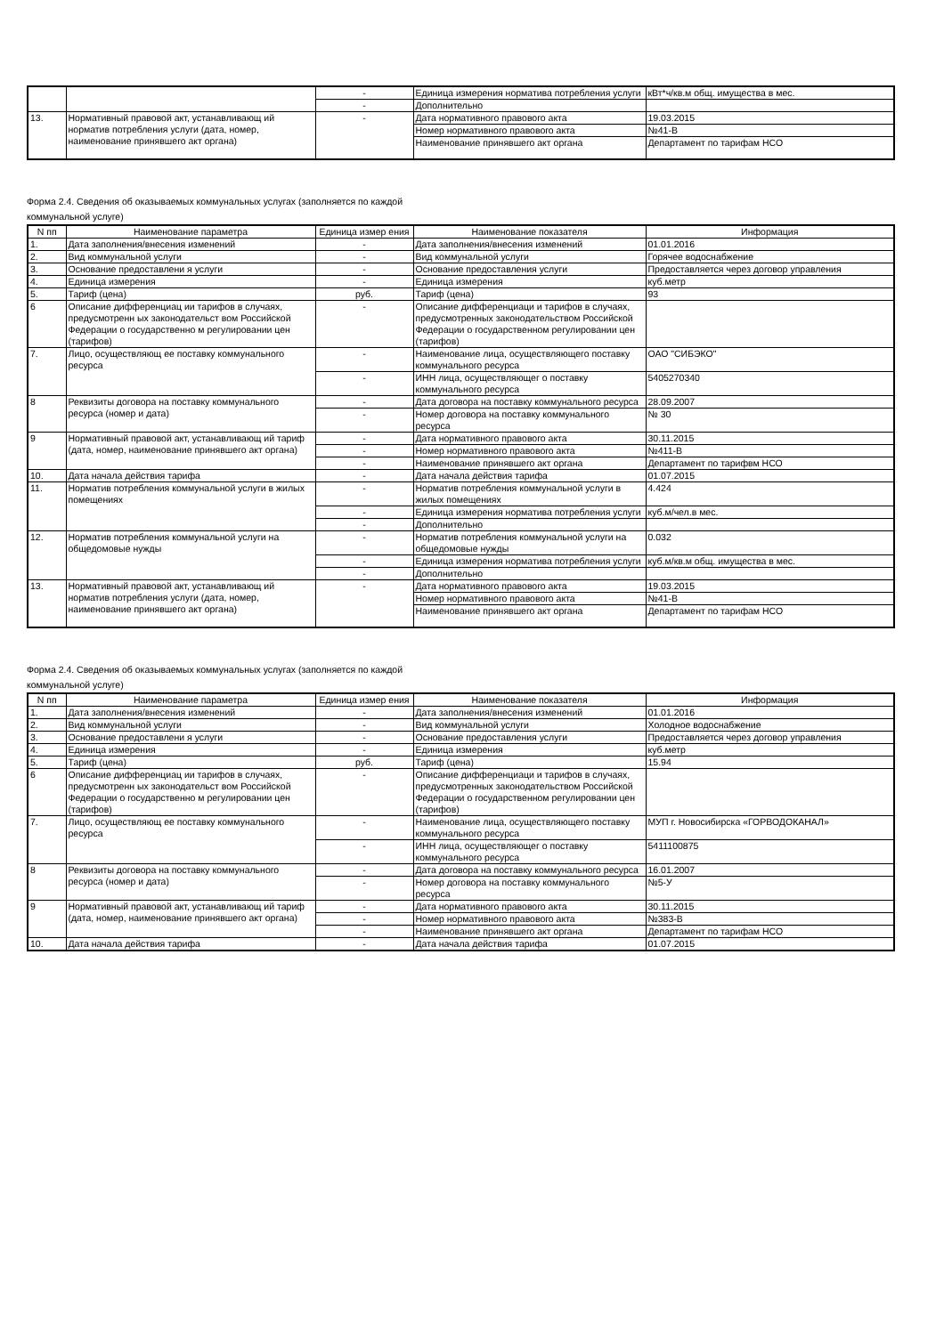| | | - | Единица измерения норматива потребления услуги | кВт*ч/кв.м общ. имущества в мес. |
| | | - | Дополнительно | |
| 13. | Нормативный правовой акт, устанавливающ ий норматив потребления услуги (дата, номер, наименование принявшего акт органа) | - | Дата нормативного правового акта | 19.03.2015 |
| | | | Номер нормативного правового акта | №41-В |
| | | | Наименование принявшего акт органа | Департамент по тарифам НСО |
Форма 2.4. Сведения об оказываемых коммунальных услугах (заполняется по каждой
коммунальной услуге)
| N пп | Наименование параметра | Единица измер ения | Наименование показателя | Информация |
| --- | --- | --- | --- | --- |
| 1. | Дата заполнения/внесения изменений | - | Дата заполнения/внесения изменений | 01.01.2016 |
| 2. | Вид коммунальной услуги | - | Вид коммунальной услуги | Горячее водоснабжение |
| 3. | Основание предоставлени я услуги | - | Основание предоставления услуги | Предоставляется через договор управления |
| 4. | Единица измерения | - | Единица измерения | куб.метр |
| 5. | Тариф (цена) | руб. | Тариф (цена) | 93 |
| 6 | Описание дифференциац ии тарифов в случаях, предусмотренн ых законодательст вом Российской Федерации о государственно м регулировании цен (тарифов) | - | Описание дифференциаци и тарифов в случаях, предусмотренных законодательством Российской Федерации о государственном регулировании цен (тарифов) | |
| 7. | Лицо, осуществляющ ее поставку коммунального ресурса | - | Наименование лица, осуществляющего поставку коммунального ресурса | ОАО "СИБЭКО" |
| | | - | ИНН лица, осуществляющег о поставку коммунального ресурса | 5405270340 |
| 8 | Реквизиты договора на поставку коммунального ресурса (номер и дата) | - | Дата договора на поставку коммунального ресурса | 28.09.2007 |
| | | - | Номер договора на поставку коммунального ресурса | № 30 |
| 9 | Нормативный правовой акт, устанавливающ ий тариф (дата, номер, наименование принявшего акт органа) | - | Дата нормативного правового акта | 30.11.2015 |
| | | - | Номер нормативного правового акта | №411-В |
| | | - | Наименование принявшего акт органа | Департамент по тарифвм НСО |
| 10. | Дата начала действия тарифа | - | Дата начала действия тарифа | 01.07.2015 |
| 11. | Норматив потребления коммунальной услуги в жилых помещениях | - | Норматив потребления коммунальной услуги в жилых помещениях | 4.424 |
| | | - | Единица измерения норматива потребления услуги | куб.м/чел.в мес. |
| | | - | Дополнительно | |
| 12. | Норматив потребления коммунальной услуги на общедомовые нужды | - | Норматив потребления коммунальной услуги на общедомовые нужды | 0.032 |
| | | - | Единица измерения норматива потребления услуги | куб.м/кв.м общ. имущества в мес. |
| | | - | Дополнительно | |
| 13. | Нормативный правовой акт, устанавливающ ий норматив потребления услуги (дата, номер, наименование принявшего акт органа) | - | Дата нормативного правового акта | 19.03.2015 |
| | | | Номер нормативного правового акта | №41-В |
| | | | Наименование принявшего акт органа | Департамент по тарифам НСО |
Форма 2.4. Сведения об оказываемых коммунальных услугах (заполняется по каждой
коммунальной услуге)
| N пп | Наименование параметра | Единица измер ения | Наименование показателя | Информация |
| --- | --- | --- | --- | --- |
| 1. | Дата заполнения/внесения изменений | - | Дата заполнения/внесения изменений | 01.01.2016 |
| 2. | Вид коммунальной услуги | - | Вид коммунальной услуги | Холодное водоснабжение |
| 3. | Основание предоставлени я услуги | - | Основание предоставления услуги | Предоставляется через договор управления |
| 4. | Единица измерения | - | Единица измерения | куб.метр |
| 5. | Тариф (цена) | руб. | Тариф (цена) | 15.94 |
| 6 | Описание дифференциац ии тарифов в случаях, предусмотренн ых законодательст вом Российской Федерации о государственно м регулировании цен (тарифов) | - | Описание дифференциаци и тарифов в случаях, предусмотренных законодательством Российской Федерации о государственном регулировании цен (тарифов) | |
| 7. | Лицо, осуществляющ ее поставку коммунального ресурса | - | Наименование лица, осуществляющего поставку коммунального ресурса | МУП г. Новосибирска «ГОРВОДОКАНАЛ» |
| | | - | ИНН лица, осуществляющег о поставку коммунального ресурса | 5411100875 |
| 8 | Реквизиты договора на поставку коммунального ресурса (номер и дата) | - | Дата договора на поставку коммунального ресурса | 16.01.2007 |
| | | - | Номер договора на поставку коммунального ресурса | №5-У |
| 9 | Нормативный правовой акт, устанавливающ ий тариф (дата, номер, наименование принявшего акт органа) | - | Дата нормативного правового акта | 30.11.2015 |
| | | - | Номер нормативного правового акта | №383-В |
| | | - | Наименование принявшего акт органа | Департамент по тарифам НСО |
| 10. | Дата начала действия тарифа | - | Дата начала действия тарифа | 01.07.2015 |